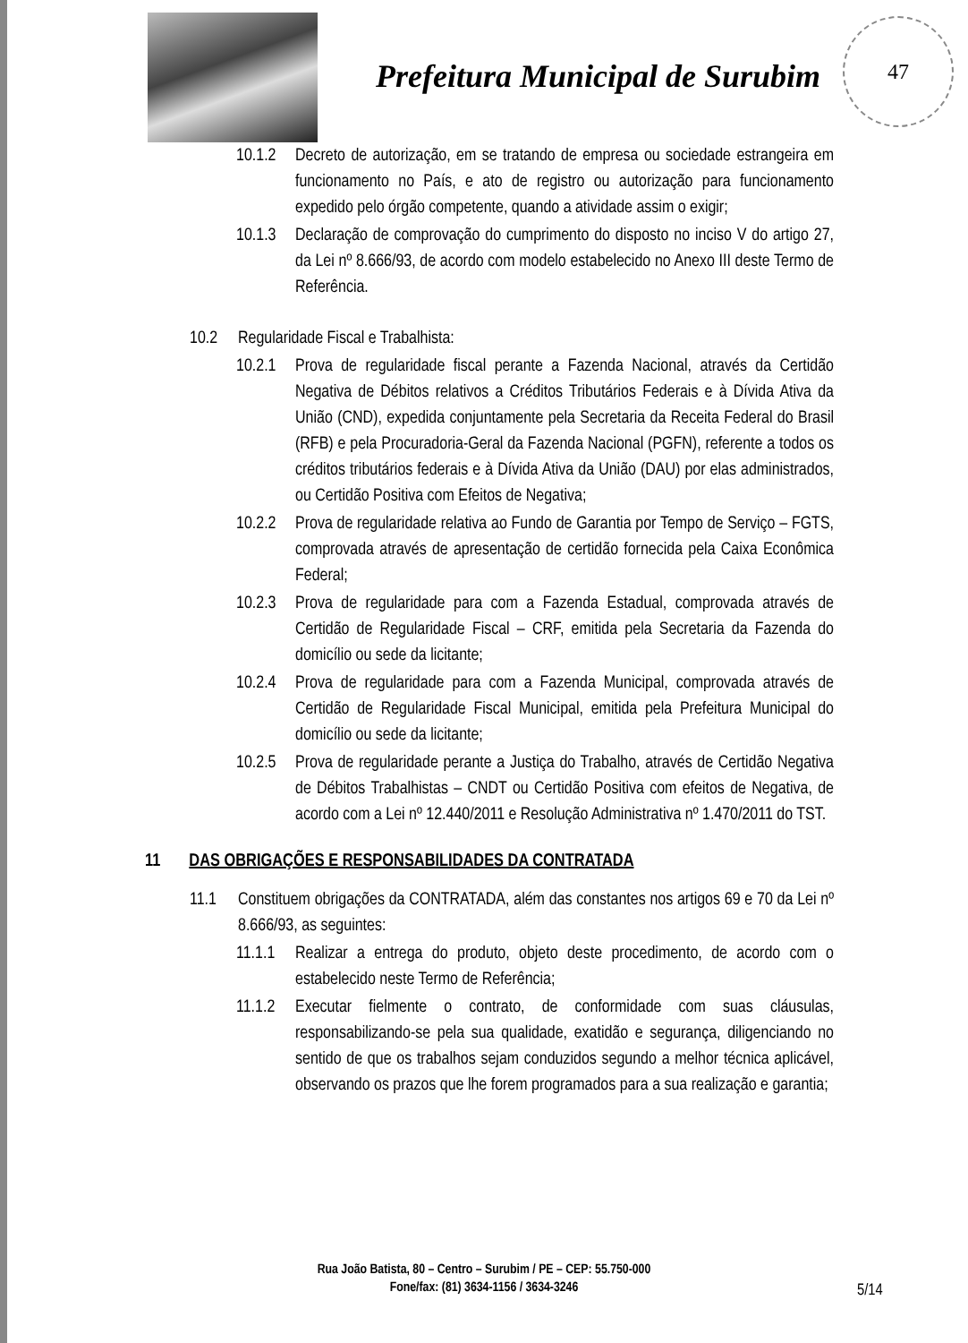Prefeitura Municipal de Surubim
47
10.1.2 Decreto de autorização, em se tratando de empresa ou sociedade estrangeira em funcionamento no País, e ato de registro ou autorização para funcionamento expedido pelo órgão competente, quando a atividade assim o exigir;
10.1.3 Declaração de comprovação do cumprimento do disposto no inciso V do artigo 27, da Lei nº 8.666/93, de acordo com modelo estabelecido no Anexo III deste Termo de Referência.
10.2 Regularidade Fiscal e Trabalhista:
10.2.1 Prova de regularidade fiscal perante a Fazenda Nacional, através da Certidão Negativa de Débitos relativos a Créditos Tributários Federais e à Dívida Ativa da União (CND), expedida conjuntamente pela Secretaria da Receita Federal do Brasil (RFB) e pela Procuradoria-Geral da Fazenda Nacional (PGFN), referente a todos os créditos tributários federais e à Dívida Ativa da União (DAU) por elas administrados, ou Certidão Positiva com Efeitos de Negativa;
10.2.2 Prova de regularidade relativa ao Fundo de Garantia por Tempo de Serviço – FGTS, comprovada através de apresentação de certidão fornecida pela Caixa Econômica Federal;
10.2.3 Prova de regularidade para com a Fazenda Estadual, comprovada através de Certidão de Regularidade Fiscal – CRF, emitida pela Secretaria da Fazenda do domicílio ou sede da licitante;
10.2.4 Prova de regularidade para com a Fazenda Municipal, comprovada através de Certidão de Regularidade Fiscal Municipal, emitida pela Prefeitura Municipal do domicílio ou sede da licitante;
10.2.5 Prova de regularidade perante a Justiça do Trabalho, através de Certidão Negativa de Débitos Trabalhistas – CNDT ou Certidão Positiva com efeitos de Negativa, de acordo com a Lei nº 12.440/2011 e Resolução Administrativa nº 1.470/2011 do TST.
11 DAS OBRIGAÇÕES E RESPONSABILIDADES DA CONTRATADA
11.1 Constituem obrigações da CONTRATADA, além das constantes nos artigos 69 e 70 da Lei nº 8.666/93, as seguintes:
11.1.1 Realizar a entrega do produto, objeto deste procedimento, de acordo com o estabelecido neste Termo de Referência;
11.1.2 Executar fielmente o contrato, de conformidade com suas cláusulas, responsabilizando-se pela sua qualidade, exatidão e segurança, diligenciando no sentido de que os trabalhos sejam conduzidos segundo a melhor técnica aplicável, observando os prazos que lhe forem programados para a sua realização e garantia;
Rua João Batista, 80 – Centro – Surubim / PE – CEP: 55.750-000
Fone/fax: (81) 3634-1156 / 3634-3246
5/14